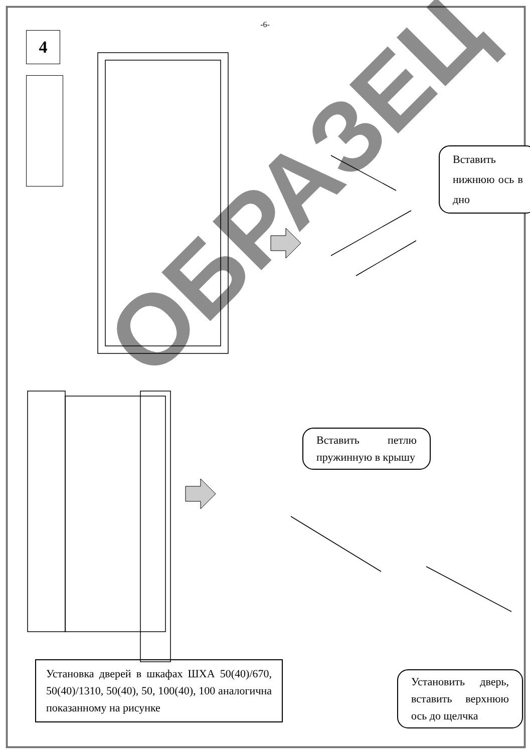-6-
4
Вставить нижнюю ось в дно
Вставить петлю пружинную в крышу
Установить дверь, вставить верхнюю ось до щелчка
Установка дверей в шкафах ШХА 50(40)/670, 50(40)/1310, 50(40), 50, 100(40), 100 аналогична показанному на рисунке
ОБРАЗЕЦ